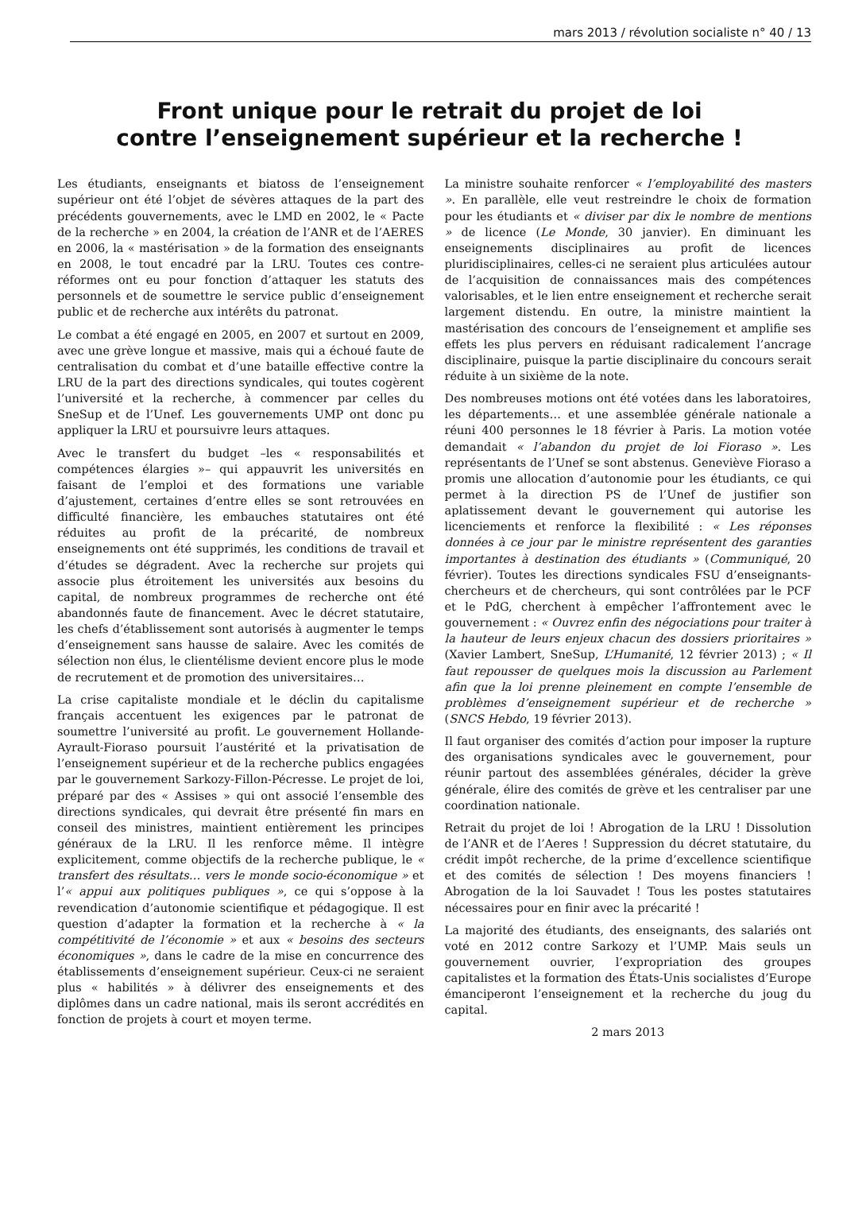mars 2013 / révolution socialiste n° 40 / 13
Front unique pour le retrait du projet de loi
contre l’enseignement supérieur et la recherche !
Les étudiants, enseignants et biatoss de l’enseignement supérieur ont été l’objet de sévères attaques de la part des précédents gouvernements, avec le LMD en 2002, le « Pacte de la recherche » en 2004, la création de l’ANR et de l’AERES en 2006, la « mastérisation » de la formation des enseignants en 2008, le tout encadré par la LRU. Toutes ces contre-réformes ont eu pour fonction d’attaquer les statuts des personnels et de soumettre le service public d’enseignement public et de recherche aux intérêts du patronat.
Le combat a été engagé en 2005, en 2007 et surtout en 2009, avec une grève longue et massive, mais qui a échoué faute de centralisation du combat et d’une bataille effective contre la LRU de la part des directions syndicales, qui toutes cogèrent l’université et la recherche, à commencer par celles du SneSup et de l’Unef. Les gouvernements UMP ont donc pu appliquer la LRU et poursuivre leurs attaques.
Avec le transfert du budget –les « responsabilités et compétences élargies »– qui appauvrit les universités en faisant de l’emploi et des formations une variable d’ajustement, certaines d’entre elles se sont retrouvées en difficulté financière, les embauches statutaires ont été réduites au profit de la précarité, de nombreux enseignements ont été supprimés, les conditions de travail et d’études se dégradent. Avec la recherche sur projets qui associe plus étroitement les universités aux besoins du capital, de nombreux programmes de recherche ont été abandonnés faute de financement. Avec le décret statutaire, les chefs d’établissement sont autorisés à augmenter le temps d’enseignement sans hausse de salaire. Avec les comités de sélection non élus, le clientélisme devient encore plus le mode de recrutement et de promotion des universitaires…
La crise capitaliste mondiale et le déclin du capitalisme français accentuent les exigences par le patronat de soumettre l’université au profit. Le gouvernement Hollande-Ayrault-Fioraso poursuit l’austérité et la privatisation de l’enseignement supérieur et de la recherche publics engagées par le gouvernement Sarkozy-Fillon-Pécresse. Le projet de loi, préparé par des « Assises » qui ont associé l’ensemble des directions syndicales, qui devrait être présenté fin mars en conseil des ministres, maintient entièrement les principes généraux de la LRU. Il les renforce même. Il intègre explicitement, comme objectifs de la recherche publique, le « transfert des résultats… vers le monde socio-économique » et l’« appui aux politiques publiques », ce qui s’oppose à la revendication d’autonomie scientifique et pédagogique. Il est question d’adapter la formation et la recherche à « la compétitivité de l’économie » et aux « besoins des secteurs économiques », dans le cadre de la mise en concurrence des établissements d’enseignement supérieur. Ceux-ci ne seraient plus « habilités » à délivrer des enseignements et des diplômes dans un cadre national, mais ils seront accrédités en fonction de projets à court et moyen terme.
La ministre souhaite renforcer « l’employabilité des masters ». En parallèle, elle veut restreindre le choix de formation pour les étudiants et « diviser par dix le nombre de mentions » de licence (Le Monde, 30 janvier). En diminuant les enseignements disciplinaires au profit de licences pluridisciplinaires, celles-ci ne seraient plus articulées autour de l’acquisition de connaissances mais des compétences valorisables, et le lien entre enseignement et recherche serait largement distendu. En outre, la ministre maintient la mastérisation des concours de l’enseignement et amplifie ses effets les plus pervers en réduisant radicalement l’ancrage disciplinaire, puisque la partie disciplinaire du concours serait réduite à un sixième de la note.
Des nombreuses motions ont été votées dans les laboratoires, les départements… et une assemblée générale nationale a réuni 400 personnes le 18 février à Paris. La motion votée demandait « l’abandon du projet de loi Fioraso ». Les représentants de l’Unef se sont abstenus. Geneviève Fioraso a promis une allocation d’autonomie pour les étudiants, ce qui permet à la direction PS de l’Unef de justifier son aplatissement devant le gouvernement qui autorise les licenciements et renforce la flexibilité : « Les réponses données à ce jour par le ministre représentent des garanties importantes à destination des étudiants » (Communiqué, 20 février). Toutes les directions syndicales FSU d’enseignants-chercheurs et de chercheurs, qui sont contrôlées par le PCF et le PdG, cherchent à empêcher l’affrontement avec le gouvernement : « Ouvrez enfin des négociations pour traiter à la hauteur de leurs enjeux chacun des dossiers prioritaires » (Xavier Lambert, SneSup, L’Humanité, 12 février 2013) ; « Il faut repousser de quelques mois la discussion au Parlement afin que la loi prenne pleinement en compte l’ensemble de problèmes d’enseignement supérieur et de recherche » (SNCS Hebdo, 19 février 2013).
Il faut organiser des comités d’action pour imposer la rupture des organisations syndicales avec le gouvernement, pour réunir partout des assemblées générales, décider la grève générale, élire des comités de grève et les centraliser par une coordination nationale.
Retrait du projet de loi ! Abrogation de la LRU ! Dissolution de l’ANR et de l’Aeres ! Suppression du décret statutaire, du crédit impôt recherche, de la prime d’excellence scientifique et des comités de sélection ! Des moyens financiers ! Abrogation de la loi Sauvadet ! Tous les postes statutaires nécessaires pour en finir avec la précarité !
La majorité des étudiants, des enseignants, des salariés ont voté en 2012 contre Sarkozy et l’UMP. Mais seuls un gouvernement ouvrier, l’expropriation des groupes capitalistes et la formation des États-Unis socialistes d’Europe émanciperont l’enseignement et la recherche du joug du capital.
2 mars 2013